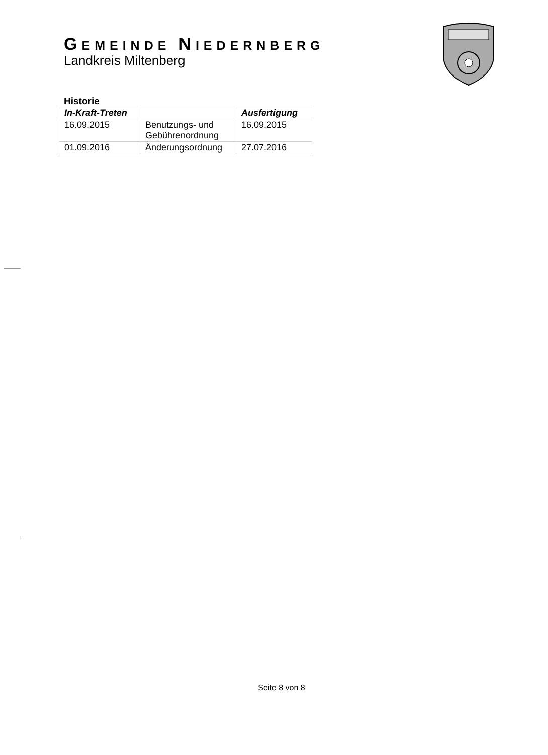GEMEINDE NIEDERNBERG
Landkreis Miltenberg
Historie
| In-Kraft-Treten | | Ausfertigung |
| --- | --- | --- |
| 16.09.2015 | Benutzungs- und Gebührenordnung | 16.09.2015 |
| 01.09.2016 | Änderungsordnung | 27.07.2016 |
Seite 8 von 8